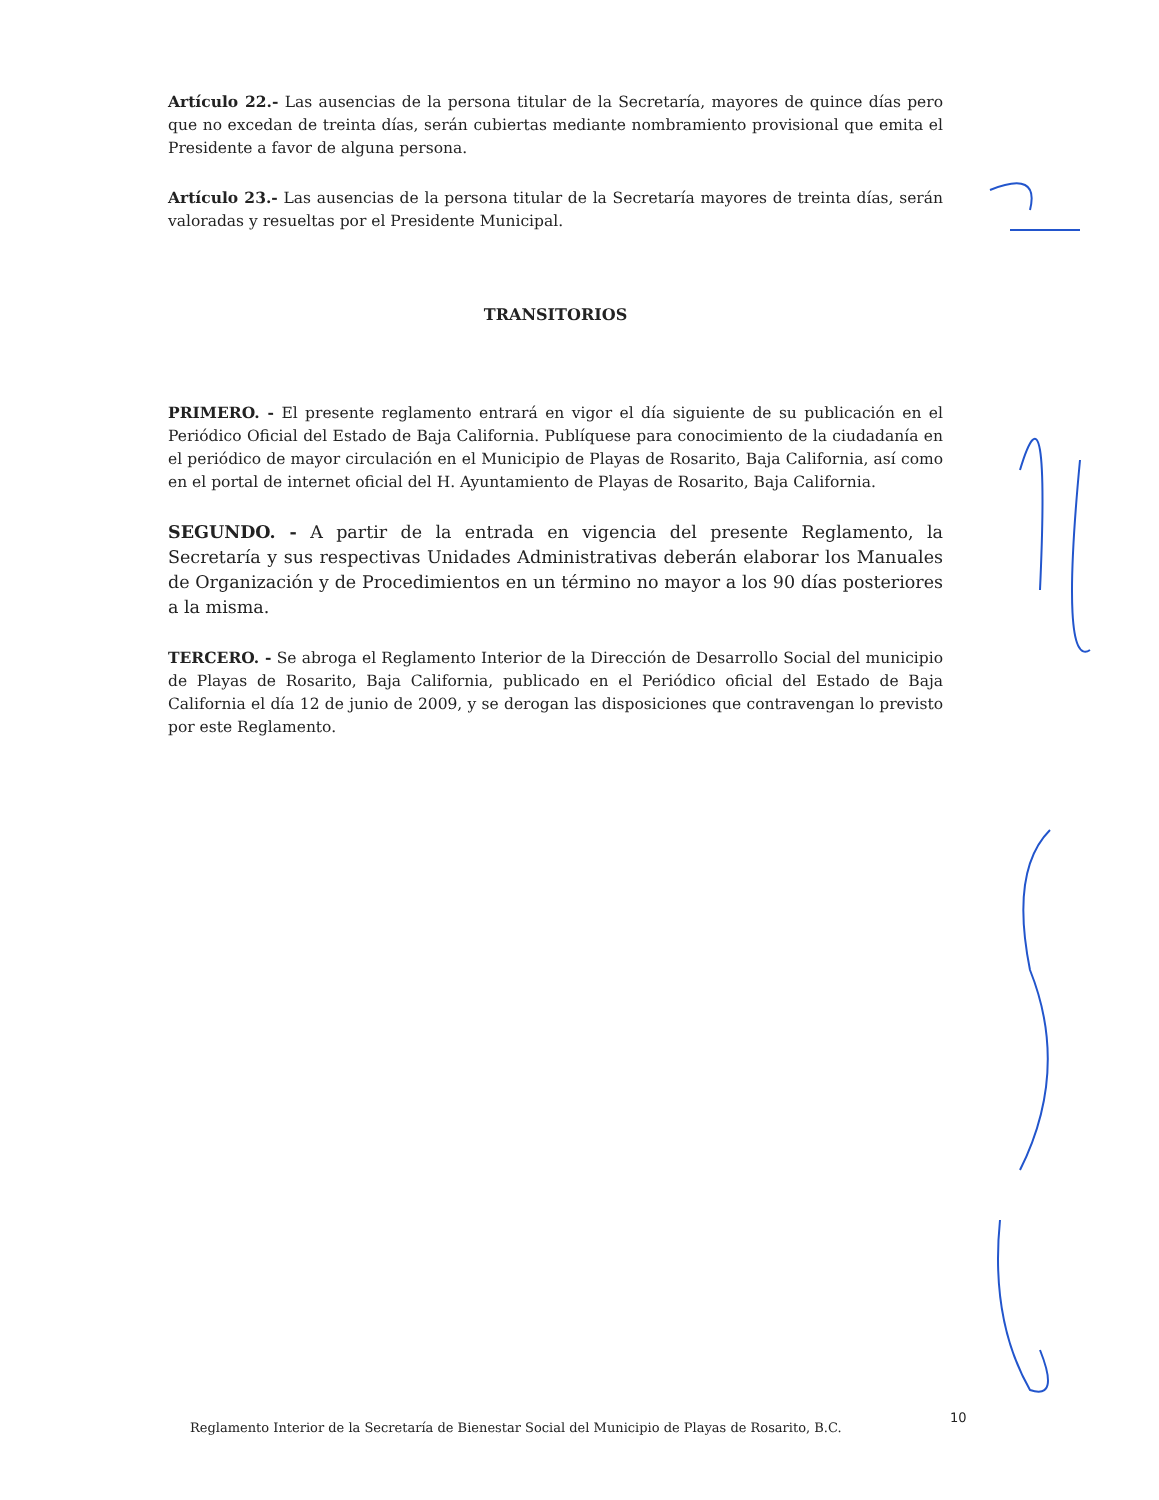Artículo 22.- Las ausencias de la persona titular de la Secretaría, mayores de quince días pero que no excedan de treinta días, serán cubiertas mediante nombramiento provisional que emita el Presidente a favor de alguna persona.
Artículo 23.- Las ausencias de la persona titular de la Secretaría mayores de treinta días, serán valoradas y resueltas por el Presidente Municipal.
TRANSITORIOS
PRIMERO. - El presente reglamento entrará en vigor el día siguiente de su publicación en el Periódico Oficial del Estado de Baja California. Publíquese para conocimiento de la ciudadanía en el periódico de mayor circulación en el Municipio de Playas de Rosarito, Baja California, así como en el portal de internet oficial del H. Ayuntamiento de Playas de Rosarito, Baja California.
SEGUNDO. - A partir de la entrada en vigencia del presente Reglamento, la Secretaría y sus respectivas Unidades Administrativas deberán elaborar los Manuales de Organización y de Procedimientos en un término no mayor a los 90 días posteriores a la misma.
TERCERO. - Se abroga el Reglamento Interior de la Dirección de Desarrollo Social del municipio de Playas de Rosarito, Baja California, publicado en el Periódico oficial del Estado de Baja California el día 12 de junio de 2009, y se derogan las disposiciones que contravengan lo previsto por este Reglamento.
Reglamento Interior de la Secretaría de Bienestar Social del Municipio de Playas de Rosarito, B.C.
10